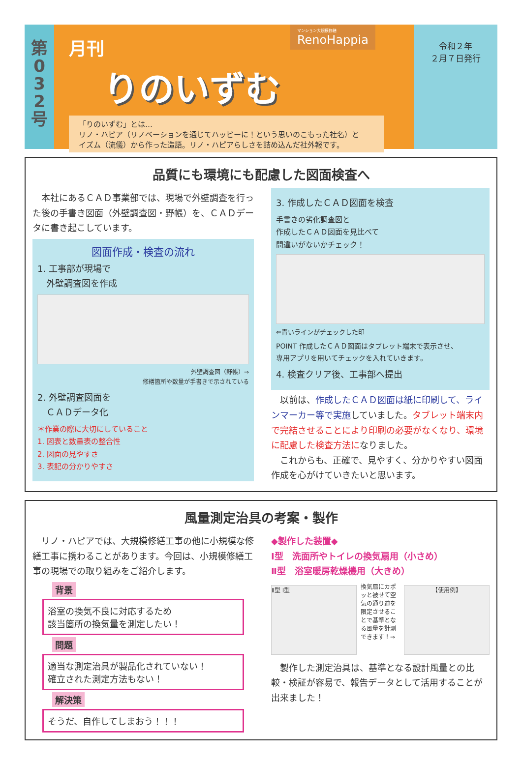第
0
3
2
号
月刊
りのいずむ
「りのいずむ」とは…
リノ・ハピア（リノベーションを通じてハッピーに！という思いのこもった社名）と
イズム（流儀）から作った造語。リノ・ハピアらしさを詰め込んだ社外報です。
令和２年
２月７日発行
マンション大規模修繕
RenoHappia
品質にも環境にも配慮した図面検査へ
　本社にあるＣＡＤ事業部では、現場で外壁調査を行った後の手書き図面（外壁調査図・野帳）を、ＣＡＤデータに書き起こしています。
図面作成・検査の流れ
1. 工事部が現場で
　外壁調査図を作成
外壁調査図（野帳）⇒
修繕箇所や数量が手書きで示されている
2. 外壁調査図面を
　ＣＡＤデータ化
＊作業の際に大切にしていること
1. 図表と数量表の整合性
2. 図面の見やすさ
3. 表記の分かりやすさ
3. 作成したＣＡＤ図面を検査
手書きの劣化調査図と
作成したＣＡＤ図面を見比べて
間違いがないかチェック！
⇐青いラインがチェックした印
POINT 作成したＣＡＤ図面はタブレット端末で表示させ、
専用アプリを用いてチェックを入れていきます。
4. 検査クリア後、工事部へ提出
　以前は、作成したＣＡＤ図面は紙に印刷して、ラインマーカー等で実施していました。タブレット端末内で完結させることにより印刷の必要がなくなり、環境に配慮した検査方法になりました。
　これからも、正確で、見やすく、分かりやすい図面作成を心がけていきたいと思います。
風量測定治具の考案・製作
　リノ・ハピアでは、大規模修繕工事の他に小規模な修繕工事に携わることがあります。今回は、小規模修繕工事の現場での取り組みをご紹介します。
背景
浴室の換気不良に対応するため
該当箇所の換気量を測定したい！
問題
適当な測定治具が製品化されていない！
確立された測定方法もない！
解決策
そうだ、自作してしまおう！！！
◆製作した装置◆
Ⅰ型　洗面所やトイレの換気扇用（小さめ）
Ⅱ型　浴室暖房乾燥機用（大きめ）
Ⅱ型 Ⅰ型
換気扇にカポッと被せて空気の通り道を限定させることで基準となる風量を計測できます！⇒
【使用例】
　製作した測定治具は、基準となる設計風量との比較・検証が容易で、報告データとして活用することが出来ました！